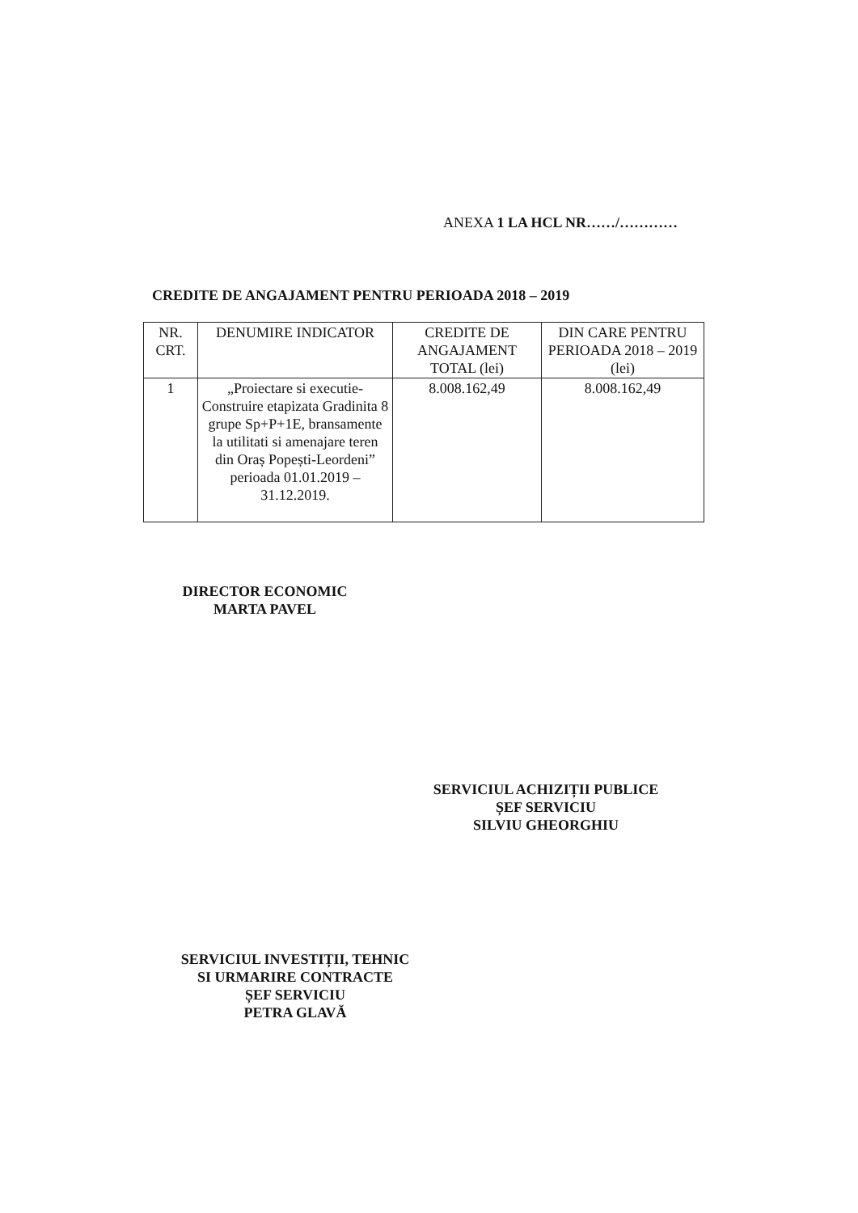ANEXA 1 LA HCL NR……/…………
CREDITE DE ANGAJAMENT PENTRU PERIOADA 2018 – 2019
| NR. CRT. | DENUMIRE INDICATOR | CREDITE DE ANGAJAMENT TOTAL (lei) | DIN CARE PENTRU PERIOADA 2018 – 2019 (lei) |
| --- | --- | --- | --- |
| 1 | „Proiectare si executie-Construire etapizata Gradinita 8 grupe Sp+P+1E, bransamente la utilitati si amenajare teren din Oraș Popești-Leordeni” perioada 01.01.2019 – 31.12.2019. | 8.008.162,49 | 8.008.162,49 |
DIRECTOR ECONOMIC
MARTA PAVEL
SERVICIUL ACHIZIȚII PUBLICE
ȘEF SERVICIU
SILVIU GHEORGHIU
SERVICIUL INVESTIȚII, TEHNIC
SI URMARIRE CONTRACTE
ȘEF SERVICIU
PETRA GLAVĂ